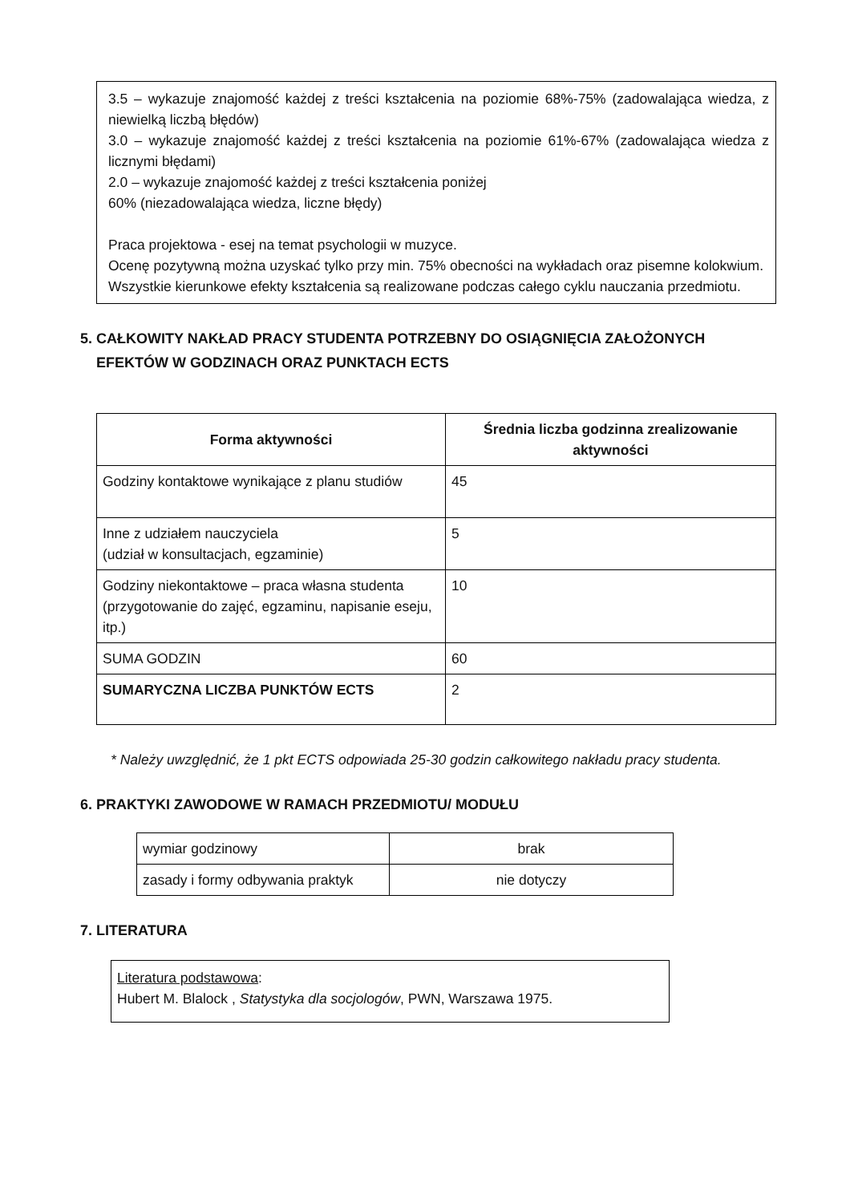3.5 – wykazuje znajomość każdej z treści kształcenia na poziomie 68%-75% (zadowalająca wiedza, z niewielką liczbą błędów)
3.0 – wykazuje znajomość każdej z treści kształcenia na poziomie 61%-67% (zadowalająca wiedza z licznymi błędami)
2.0 – wykazuje znajomość każdej z treści kształcenia poniżej
60% (niezadowalająca wiedza, liczne błędy)
Praca projektowa - esej na temat psychologii w muzyce.
Ocenę pozytywną można uzyskać tylko przy min. 75% obecności na wykładach oraz pisemne kolokwium.
Wszystkie kierunkowe efekty kształcenia są realizowane podczas całego cyklu nauczania przedmiotu.
5. CAŁKOWITY NAKŁAD PRACY STUDENTA POTRZEBNY DO OSIĄGNIĘCIA ZAŁOŻONYCH
EFEKTÓW W GODZINACH ORAZ PUNKTACH ECTS
| Forma aktywności | Średnia liczba godzinna zrealizowanie aktywności |
| --- | --- |
| Godziny kontaktowe wynikające z planu studiów | 45 |
| Inne z udziałem nauczyciela (udział w konsultacjach, egzaminie) | 5 |
| Godziny niekontaktowe – praca własna studenta (przygotowanie do zajęć, egzaminu, napisanie eseju, itp.) | 10 |
| SUMA GODZIN | 60 |
| SUMARYCZNA LICZBA PUNKTÓW ECTS | 2 |
* Należy uwzględnić, że 1 pkt ECTS odpowiada 25-30 godzin całkowitego nakładu pracy studenta.
6. PRAKTYKI ZAWODOWE W RAMACH PRZEDMIOTU/ MODUŁU
| wymiar godzinowy | brak |
| zasady i formy odbywania praktyk | nie dotyczy |
7. LITERATURA
Literatura podstawowa:
Hubert M. Blalock , Statystyka dla socjologów, PWN, Warszawa 1975.